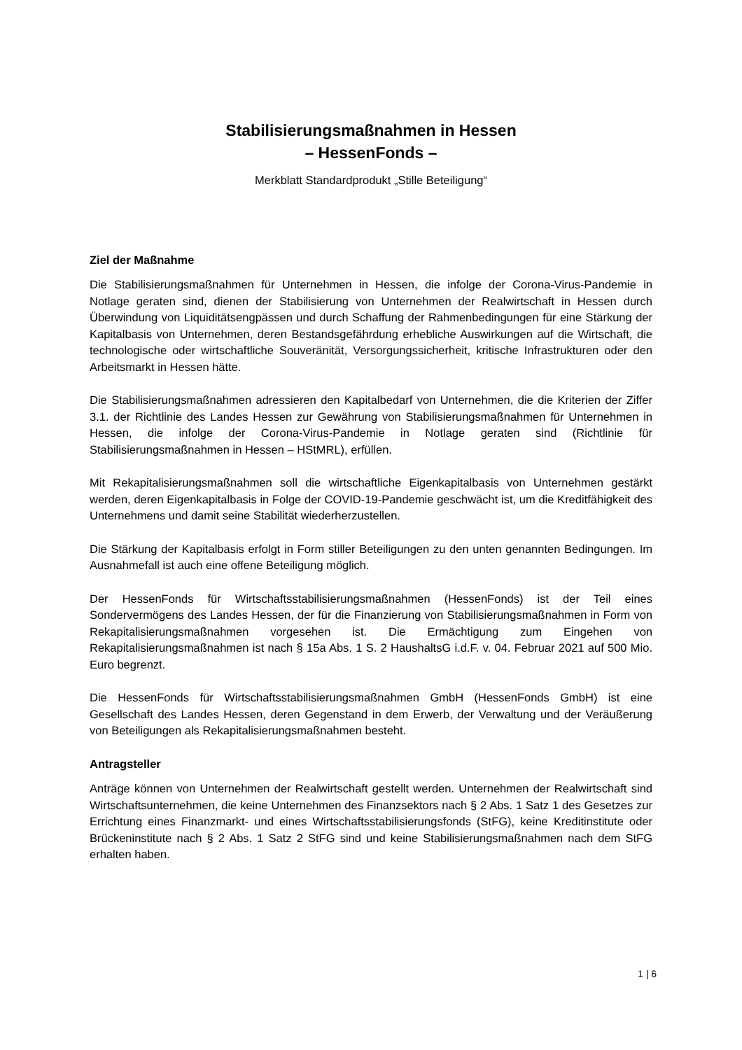Stabilisierungsmaßnahmen in Hessen
– HessenFonds –
Merkblatt Standardprodukt „Stille Beteiligung“
Ziel der Maßnahme
Die Stabilisierungsmaßnahmen für Unternehmen in Hessen, die infolge der Corona-Virus-Pandemie in Notlage geraten sind, dienen der Stabilisierung von Unternehmen der Realwirtschaft in Hessen durch Überwindung von Liquiditätsengpässen und durch Schaffung der Rahmenbedingungen für eine Stärkung der Kapitalbasis von Unternehmen, deren Bestandsgefährdung erhebliche Auswirkungen auf die Wirtschaft, die technologische oder wirtschaftliche Souveränität, Versorgungssicherheit, kritische Infrastrukturen oder den Arbeitsmarkt in Hessen hätte.
Die Stabilisierungsmaßnahmen adressieren den Kapitalbedarf von Unternehmen, die die Kriterien der Ziffer 3.1. der Richtlinie des Landes Hessen zur Gewährung von Stabilisierungsmaßnahmen für Unternehmen in Hessen, die infolge der Corona-Virus-Pandemie in Notlage geraten sind (Richtlinie für Stabilisierungsmaßnahmen in Hessen – HStMRL), erfüllen.
Mit Rekapitalisierungsmaßnahmen soll die wirtschaftliche Eigenkapitalbasis von Unternehmen gestärkt werden, deren Eigenkapitalbasis in Folge der COVID-19-Pandemie geschwächt ist, um die Kreditfähigkeit des Unternehmens und damit seine Stabilität wiederherzustellen.
Die Stärkung der Kapitalbasis erfolgt in Form stiller Beteiligungen zu den unten genannten Bedingungen. Im Ausnahmefall ist auch eine offene Beteiligung möglich.
Der HessenFonds für Wirtschaftsstabilisierungsmaßnahmen (HessenFonds) ist der Teil eines Sondervermögens des Landes Hessen, der für die Finanzierung von Stabilisierungsmaßnahmen in Form von Rekapitalisierungsmaßnahmen vorgesehen ist. Die Ermächtigung zum Eingehen von Rekapitalisierungsmaßnahmen ist nach § 15a Abs. 1 S. 2 HaushaltsG i.d.F. v. 04. Februar 2021 auf 500 Mio. Euro begrenzt.
Die HessenFonds für Wirtschaftsstabilisierungsmaßnahmen GmbH (HessenFonds GmbH) ist eine Gesellschaft des Landes Hessen, deren Gegenstand in dem Erwerb, der Verwaltung und der Veräußerung von Beteiligungen als Rekapitalisierungsmaßnahmen besteht.
Antragsteller
Anträge können von Unternehmen der Realwirtschaft gestellt werden. Unternehmen der Realwirtschaft sind Wirtschaftsunternehmen, die keine Unternehmen des Finanzsektors nach § 2 Abs. 1 Satz 1 des Gesetzes zur Errichtung eines Finanzmarkt- und eines Wirtschaftsstabilisierungsfonds (StFG), keine Kreditinstitute oder Brückeninstitute nach § 2 Abs. 1 Satz 2 StFG sind und keine Stabilisierungsmaßnahmen nach dem StFG erhalten haben.
1 | 6